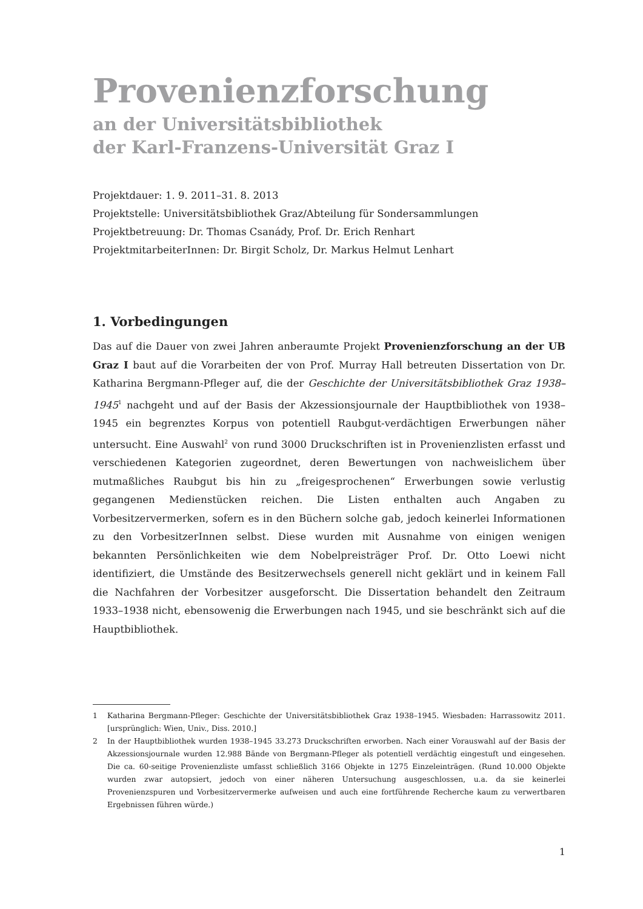Provenienzforschung
an der Universitätsbibliothek
der Karl-Franzens-Universität Graz I
Projektdauer: 1. 9. 2011–31. 8. 2013
Projektstelle: Universitätsbibliothek Graz/Abteilung für Sondersammlungen
Projektbetreuung: Dr. Thomas Csanády, Prof. Dr. Erich Renhart
ProjektmitarbeiterInnen: Dr. Birgit Scholz, Dr. Markus Helmut Lenhart
1. Vorbedingungen
Das auf die Dauer von zwei Jahren anberaumte Projekt Provenienzforschung an der UB Graz I baut auf die Vorarbeiten der von Prof. Murray Hall betreuten Dissertation von Dr. Katharina Bergmann-Pfleger auf, die der Geschichte der Universitätsbibliothek Graz 1938–1945<sup>1</sup> nachgeht und auf der Basis der Akzessionsjournale der Hauptbibliothek von 1938–1945 ein begrenztes Korpus von potentiell Raubgut-verdächtigen Erwerbungen näher untersucht. Eine Auswahl<sup>2</sup> von rund 3000 Druckschriften ist in Provenienzlisten erfasst und verschiedenen Kategorien zugeordnet, deren Bewertungen von nachweislichem über mutmaßliches Raubgut bis hin zu „freigesprochenen“ Erwerbungen sowie verlustig gegangenen Medienstücken reichen. Die Listen enthalten auch Angaben zu Vorbesitzervermerken, sofern es in den Büchern solche gab, jedoch keinerlei Informationen zu den VorbesitzerInnen selbst. Diese wurden mit Ausnahme von einigen wenigen bekannten Persönlichkeiten wie dem Nobelpreisträger Prof. Dr. Otto Loewi nicht identifiziert, die Umstände des Besitzerwechsels generell nicht geklärt und in keinem Fall die Nachfahren der Vorbesitzer ausgeforscht. Die Dissertation behandelt den Zeitraum 1933–1938 nicht, ebensowenig die Erwerbungen nach 1945, und sie beschränkt sich auf die Hauptbibliothek.
1 Katharina Bergmann-Pfleger: Geschichte der Universitätsbibliothek Graz 1938–1945. Wiesbaden: Harrassowitz 2011. [ursprünglich: Wien, Univ., Diss. 2010.]
2 In der Hauptbibliothek wurden 1938–1945 33.273 Druckschriften erworben. Nach einer Vorauswahl auf der Basis der Akzessionsjournale wurden 12.988 Bände von Bergmann-Pfleger als potentiell verdächtig eingestuft und eingesehen. Die ca. 60-seitige Provenienzliste umfasst schließlich 3166 Objekte in 1275 Einzeleinträgen. (Rund 10.000 Objekte wurden zwar autopsiert, jedoch von einer näheren Untersuchung ausgeschlossen, u.a. da sie keinerlei Provenienzspuren und Vorbesitzervermerke aufweisen und auch eine fortführende Recherche kaum zu verwertbaren Ergebnissen führen würde.)
1